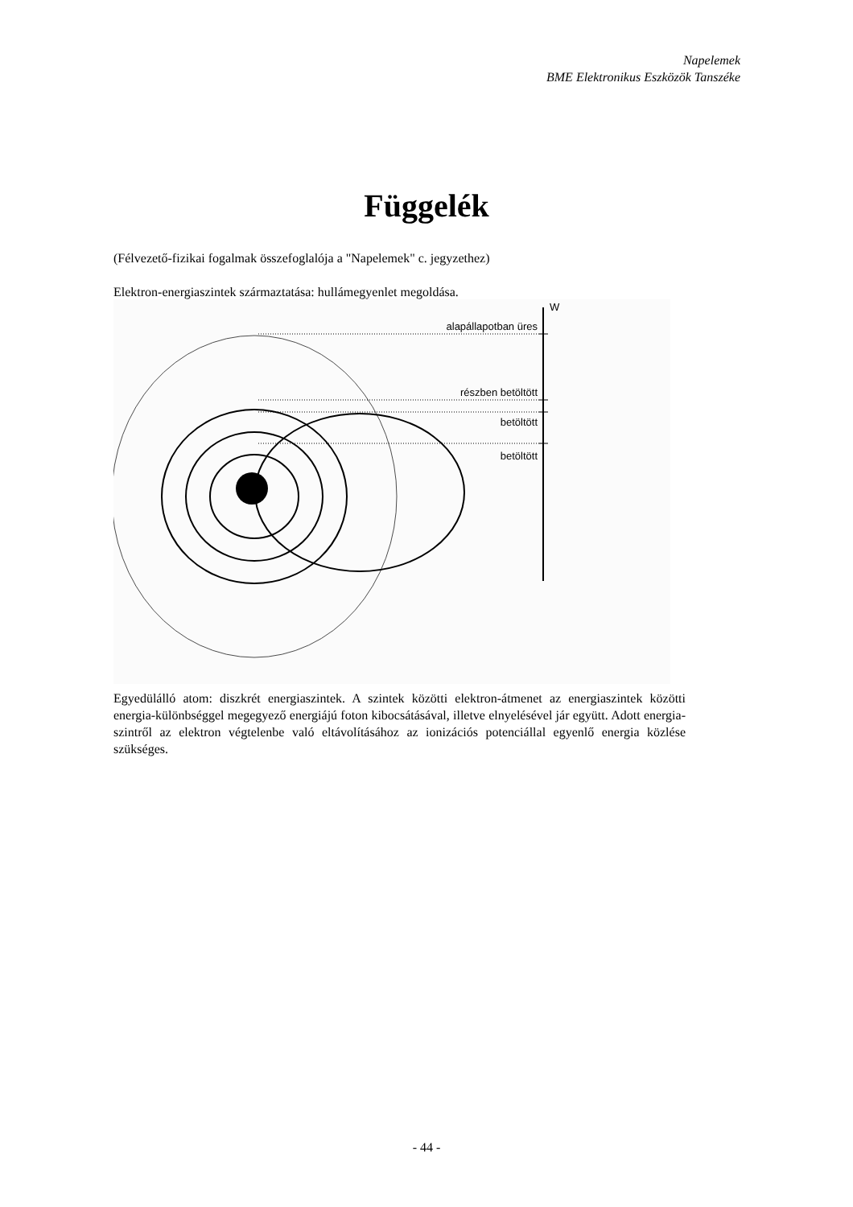Napelemek
BME Elektronikus Eszközök Tanszéke
Függelék
(Félvezető-fizikai fogalmak összefoglalója a "Napelemek" c. jegyzethez)
Elektron-energiaszintek származtatása: hullámegyenlet megoldása.
W
alapállapotban üres
részben betöltött
betöltött
betöltött
Egyedülálló atom: diszkrét energiaszintek. A szintek közötti elektron-átmenet az energiaszintek közötti energia-különbséggel megegyező energiájú foton kibocsátásával, illetve elnyelésével jár együtt. Adott energia-szintről az elektron végtelenbe való eltávolításához az ionizációs potenciállal egyenlő energia közlése szükséges.
- 44 -